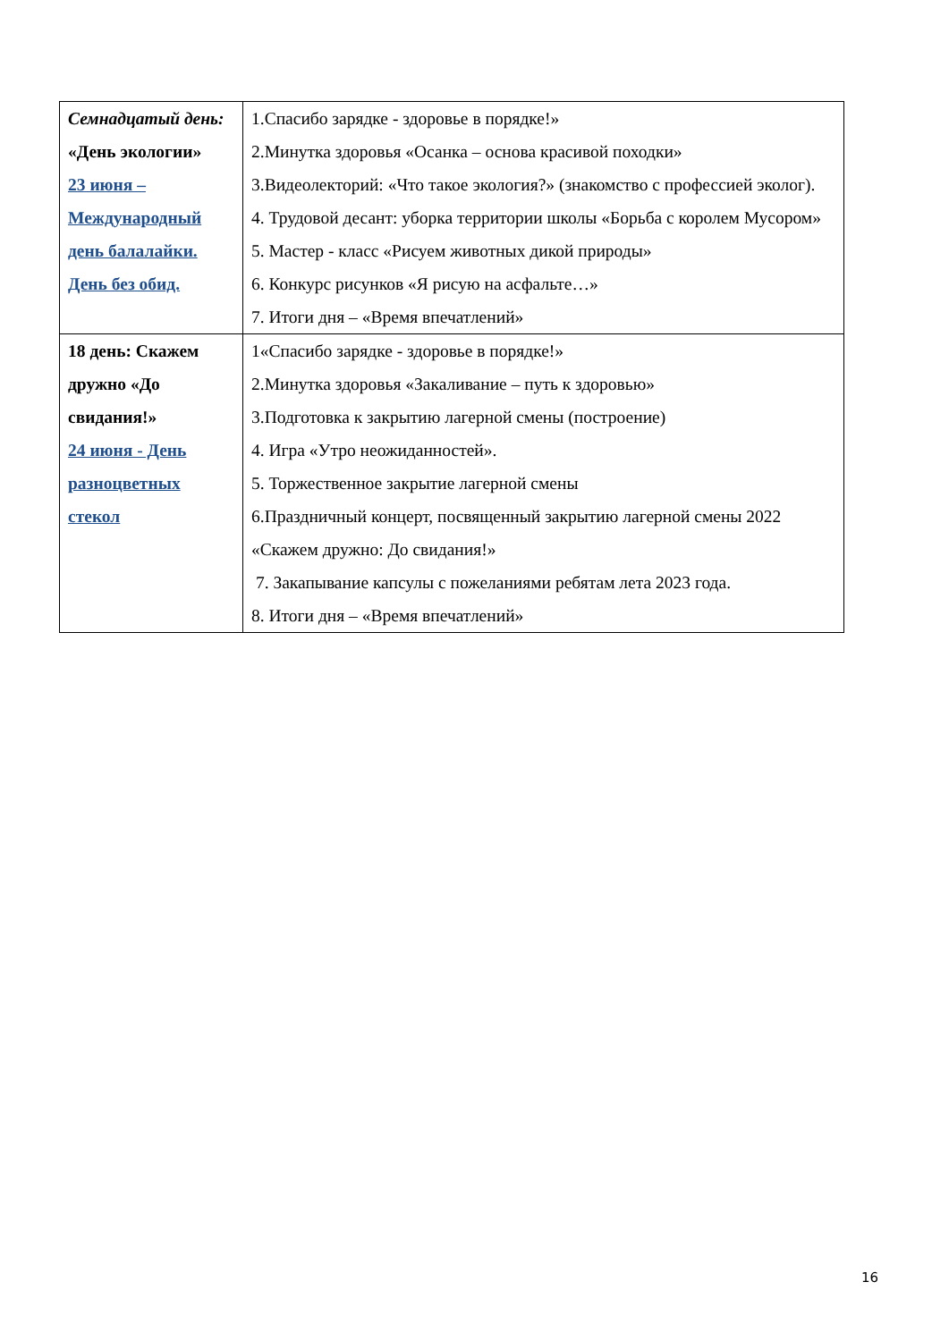| Семнадцатый день: «День экологии» 23 июня – Международный день балалайки. День без обид. | 1.Спасибо зарядке - здоровье в порядке!» 2.Минутка здоровья «Осанка – основа красивой походки» 3.Видеолекторий: «Что такое экология?» (знакомство с профессией эколог). 4. Трудовой десант: уборка территории школы «Борьба с королем Мусором» 5. Мастер - класс «Рисуем животных дикой природы» 6. Конкурс рисунков «Я рисую на асфальте…» 7. Итоги дня – «Время впечатлений» |
| 18 день: Скажем дружно «До свидания!» 24 июня - День разноцветных стекол | 1«Спасибо зарядке - здоровье в порядке!» 2.Минутка здоровья «Закаливание – путь к здоровью» 3.Подготовка к закрытию лагерной смены (построение) 4. Игра «Утро неожиданностей». 5. Торжественное закрытие лагерной смены 6.Праздничный концерт, посвященный закрытию лагерной смены 2022 «Скажем дружно: До свидания!» 7. Закапывание капсулы с пожеланиями ребятам лета 2023 года. 8. Итоги дня – «Время впечатлений» |
16